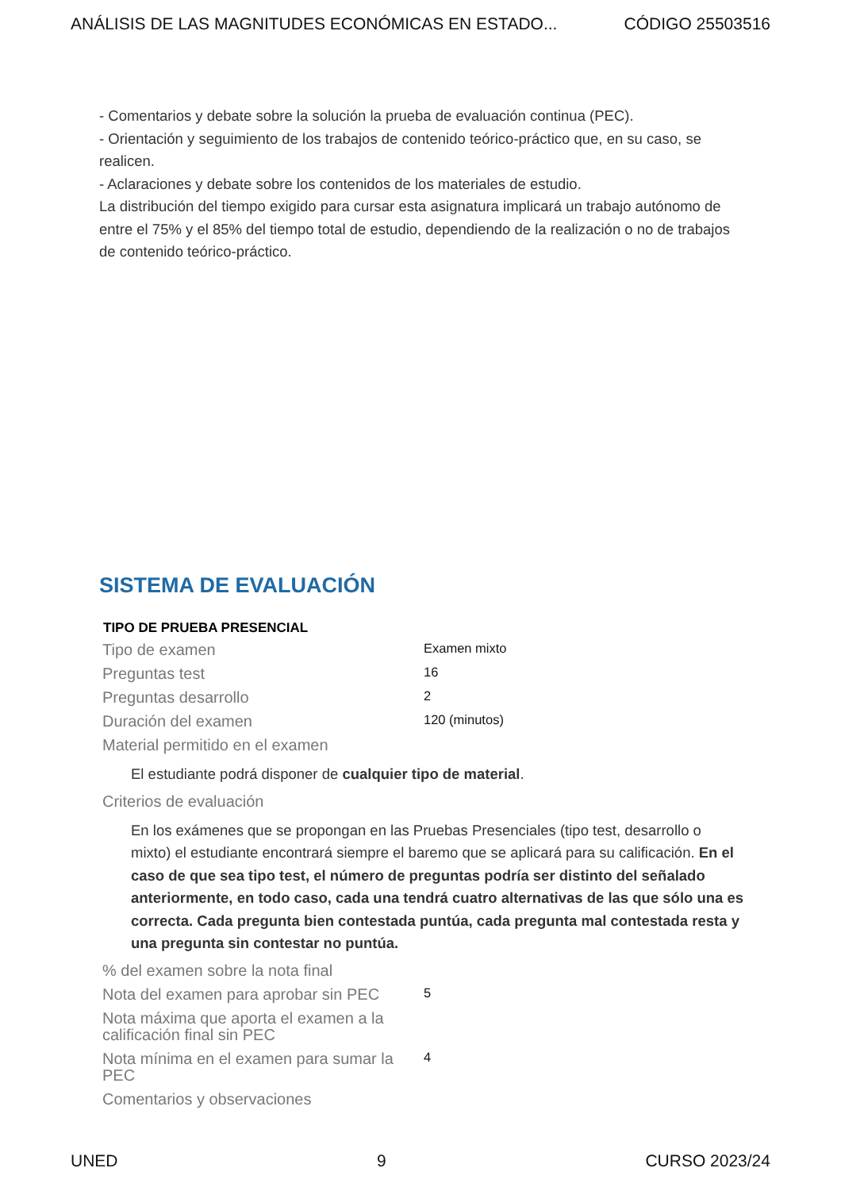ANÁLISIS DE LAS MAGNITUDES ECONÓMICAS EN ESTADO... CÓDIGO 25503516
- Comentarios y debate sobre la solución la prueba de evaluación continua (PEC).
- Orientación y seguimiento de los trabajos de contenido teórico-práctico que, en su caso, se realicen.
- Aclaraciones y debate sobre los contenidos de los materiales de estudio.
La distribución del tiempo exigido para cursar esta asignatura implicará un trabajo autónomo de entre el 75% y el 85% del tiempo total de estudio, dependiendo de la realización o no de trabajos de contenido teórico-práctico.
SISTEMA DE EVALUACIÓN
| TIPO DE PRUEBA PRESENCIAL | |
| --- | --- |
| Tipo de examen | Examen mixto |
| Preguntas test | 16 |
| Preguntas desarrollo | 2 |
| Duración del examen | 120 (minutos) |
| Material permitido en el examen | |
| El estudiante podrá disponer de cualquier tipo de material . | |
| Criterios de evaluación | |
| En los exámenes que se propongan en las Pruebas Presenciales (tipo test, desarrollo o mixto) el estudiante encontrará siempre el baremo que se aplicará para su calificación. En el caso de que sea tipo test, el número de preguntas podría ser distinto del señalado anteriormente, en todo caso, cada una tendrá cuatro alternativas de las que sólo una es correcta. Cada pregunta bien contestada puntúa, cada pregunta mal contestada resta y una pregunta sin contestar no puntúa. | |
| % del examen sobre la nota final | |
| Nota del examen para aprobar sin PEC | 5 |
| Nota máxima que aporta el examen a la calificación final sin PEC | |
| Nota mínima en el examen para sumar la PEC | 4 |
| Comentarios y observaciones | |
UNED 9 CURSO 2023/24